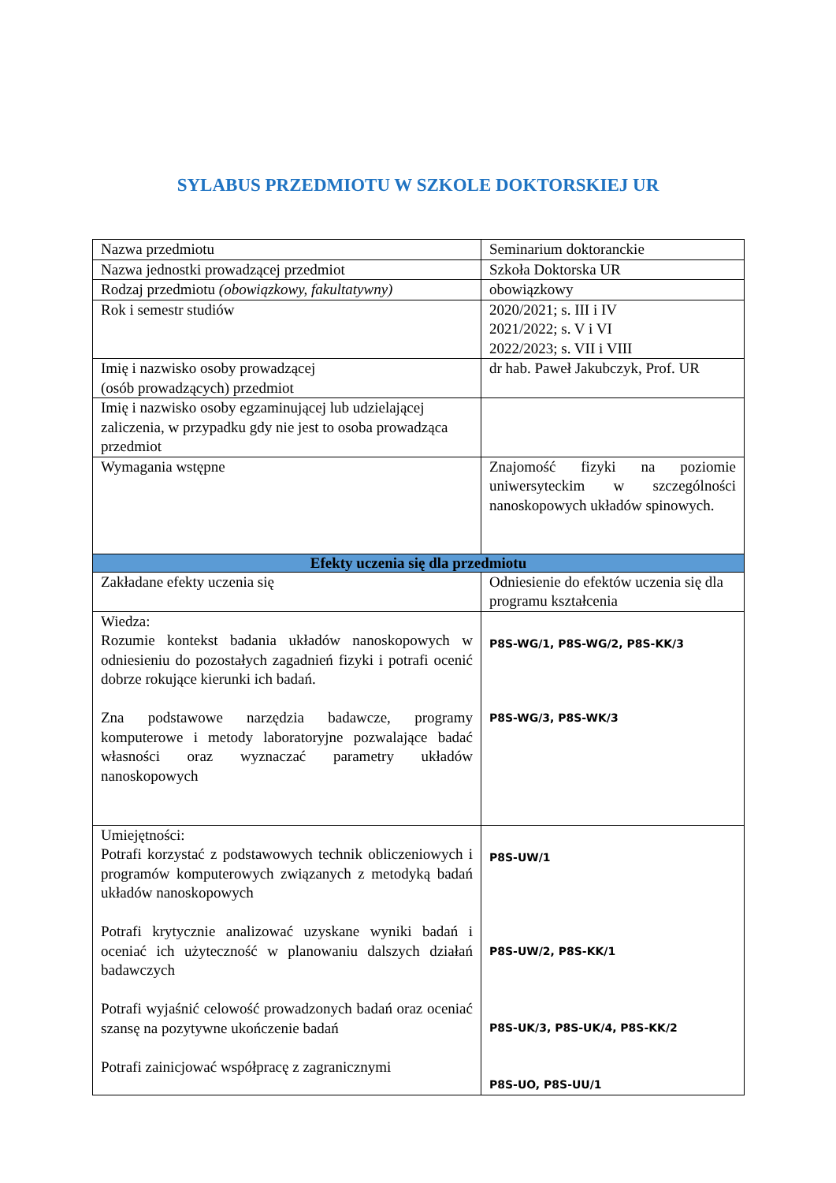SYLABUS PRZEDMIOTU W SZKOLE DOKTORSKIEJ UR
| Nazwa przedmiotu | Seminarium doktoranckie |
| Nazwa jednostki prowadzącej przedmiot | Szkoła Doktorska UR |
| Rodzaj przedmiotu (obowiązkowy, fakultatywny) | obowiązkowy |
| Rok i semestr studiów | 2020/2021; s. III i IV 2021/2022; s. V i VI 2022/2023; s. VII i VIII |
| Imię i nazwisko osoby prowadzącej (osób prowadzących) przedmiot | dr hab. Paweł Jakubczyk, Prof. UR |
| Imię i nazwisko osoby egzaminującej lub udzielającej zaliczenia, w przypadku gdy nie jest to osoba prowadząca przedmiot | |
| Wymagania wstępne | Znajomość fizyki na poziomie uniwersyteckim w szczególności nanoskopowych układów spinowych. |
| Efekty uczenia się dla przedmiotu | |
| Zakładane efekty uczenia się | Odniesienie do efektów uczenia się dla programu kształcenia |
| Wiedza: Rozumie kontekst badania układów nanoskopowych w odniesieniu do pozostałych zagadnień fizyki i potrafi ocenić dobrze rokujące kierunki ich badań. Zna podstawowe narzędzia badawcze, programy komputerowe i metody laboratoryjne pozwalające badać własności oraz wyznaczać parametry układów nanoskopowych | P8S-WG/1, P8S-WG/2, P8S-KK/3 P8S-WG/3, P8S-WK/3 |
| Umiejętności: Potrafi korzystać z podstawowych technik obliczeniowych i programów komputerowych związanych z metodyką badań układów nanoskopowych Potrafi krytycznie analizować uzyskane wyniki badań i oceniać ich użyteczność w planowaniu dalszych działań badawczych Potrafi wyjaśnić celowość prowadzonych badań oraz oceniać szansę na pozytywne ukończenie badań Potrafi zainicjować współpracę z zagranicznymi | P8S-UW/1 P8S-UW/2, P8S-KK/1 P8S-UK/3, P8S-UK/4, P8S-KK/2 P8S-UO, P8S-UU/1 |